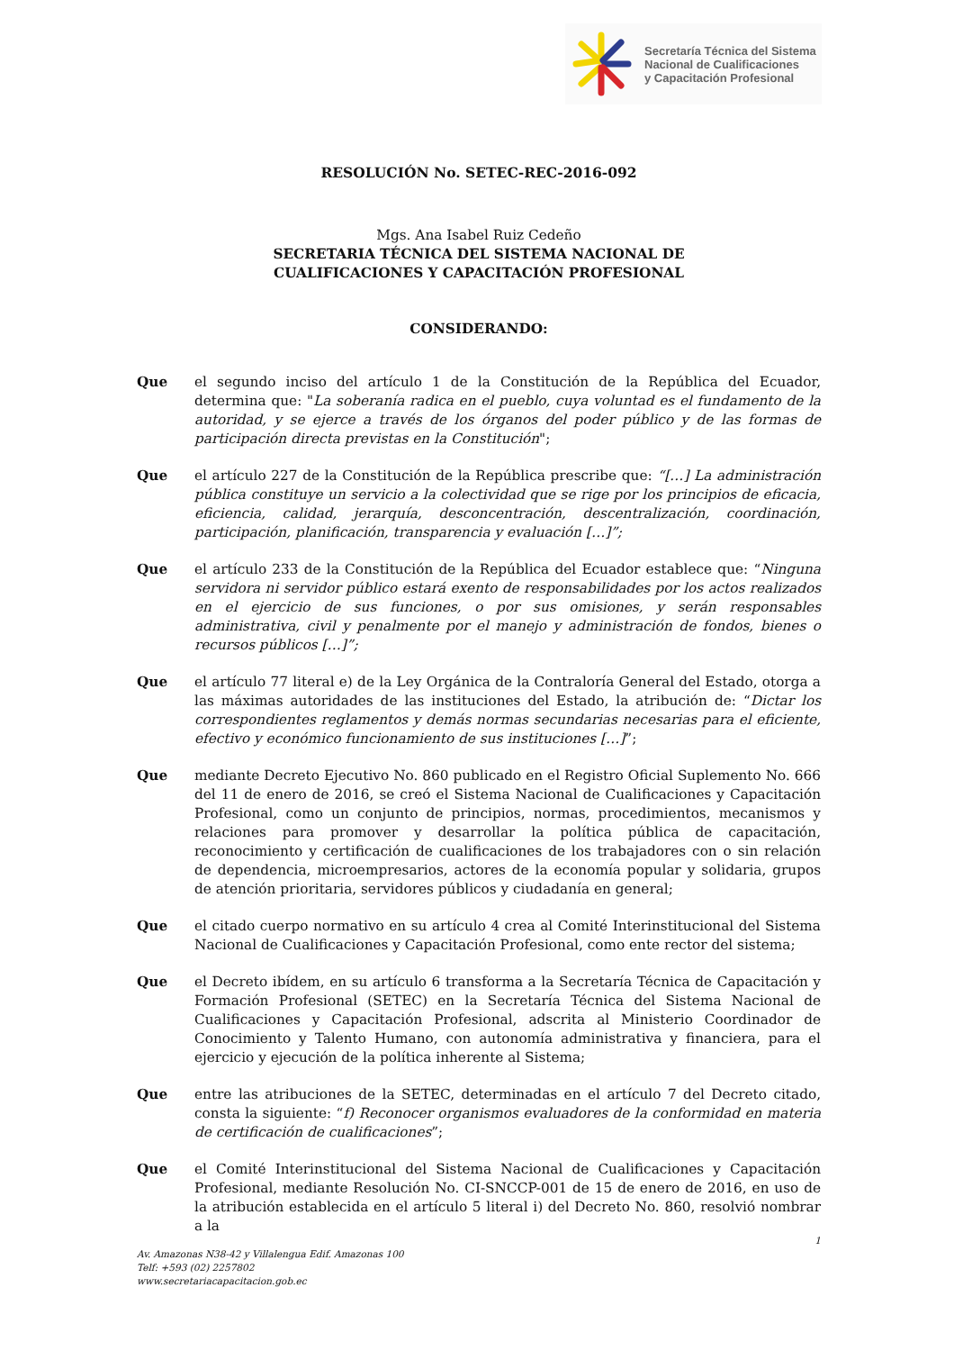Secretaría Técnica del Sistema
Nacional de Cualificaciones
y Capacitación Profesional
RESOLUCIÓN No. SETEC-REC-2016-092
Mgs. Ana Isabel Ruiz Cedeño
SECRETARIA TÉCNICA DEL SISTEMA NACIONAL DE
CUALIFICACIONES Y CAPACITACIÓN PROFESIONAL
CONSIDERANDO:
Que el segundo inciso del artículo 1 de la Constitución de la República del Ecuador, determina que: "La soberanía radica en el pueblo, cuya voluntad es el fundamento de la autoridad, y se ejerce a través de los órganos del poder público y de las formas de participación directa previstas en la Constitución";
Que el artículo 227 de la Constitución de la República prescribe que: “[…] La administración pública constituye un servicio a la colectividad que se rige por los principios de eficacia, eficiencia, calidad, jerarquía, desconcentración, descentralización, coordinación, participación, planificación, transparencia y evaluación […]”;
Que el artículo 233 de la Constitución de la República del Ecuador establece que: “Ninguna servidora ni servidor público estará exento de responsabilidades por los actos realizados en el ejercicio de sus funciones, o por sus omisiones, y serán responsables administrativa, civil y penalmente por el manejo y administración de fondos, bienes o recursos públicos […]”;
Que el artículo 77 literal e) de la Ley Orgánica de la Contraloría General del Estado, otorga a las máximas autoridades de las instituciones del Estado, la atribución de: “Dictar los correspondientes reglamentos y demás normas secundarias necesarias para el eficiente, efectivo y económico funcionamiento de sus instituciones […]”;
Que mediante Decreto Ejecutivo No. 860 publicado en el Registro Oficial Suplemento No. 666 del 11 de enero de 2016, se creó el Sistema Nacional de Cualificaciones y Capacitación Profesional, como un conjunto de principios, normas, procedimientos, mecanismos y relaciones para promover y desarrollar la política pública de capacitación, reconocimiento y certificación de cualificaciones de los trabajadores con o sin relación de dependencia, microempresarios, actores de la economía popular y solidaria, grupos de atención prioritaria, servidores públicos y ciudadanía en general;
Que el citado cuerpo normativo en su artículo 4 crea al Comité Interinstitucional del Sistema Nacional de Cualificaciones y Capacitación Profesional, como ente rector del sistema;
Que el Decreto ibídem, en su artículo 6 transforma a la Secretaría Técnica de Capacitación y Formación Profesional (SETEC) en la Secretaría Técnica del Sistema Nacional de Cualificaciones y Capacitación Profesional, adscrita al Ministerio Coordinador de Conocimiento y Talento Humano, con autonomía administrativa y financiera, para el ejercicio y ejecución de la política inherente al Sistema;
Que entre las atribuciones de la SETEC, determinadas en el artículo 7 del Decreto citado, consta la siguiente: “f) Reconocer organismos evaluadores de la conformidad en materia de certificación de cualificaciones”;
Que el Comité Interinstitucional del Sistema Nacional de Cualificaciones y Capacitación Profesional, mediante Resolución No. CI-SNCCP-001 de 15 de enero de 2016, en uso de la atribución establecida en el artículo 5 literal i) del Decreto No. 860, resolvió nombrar a la
1
Av. Amazonas N38-42 y Villalengua Edif. Amazonas 100
Telf: +593 (02) 2257802
www.secretariacapacitacion.gob.ec